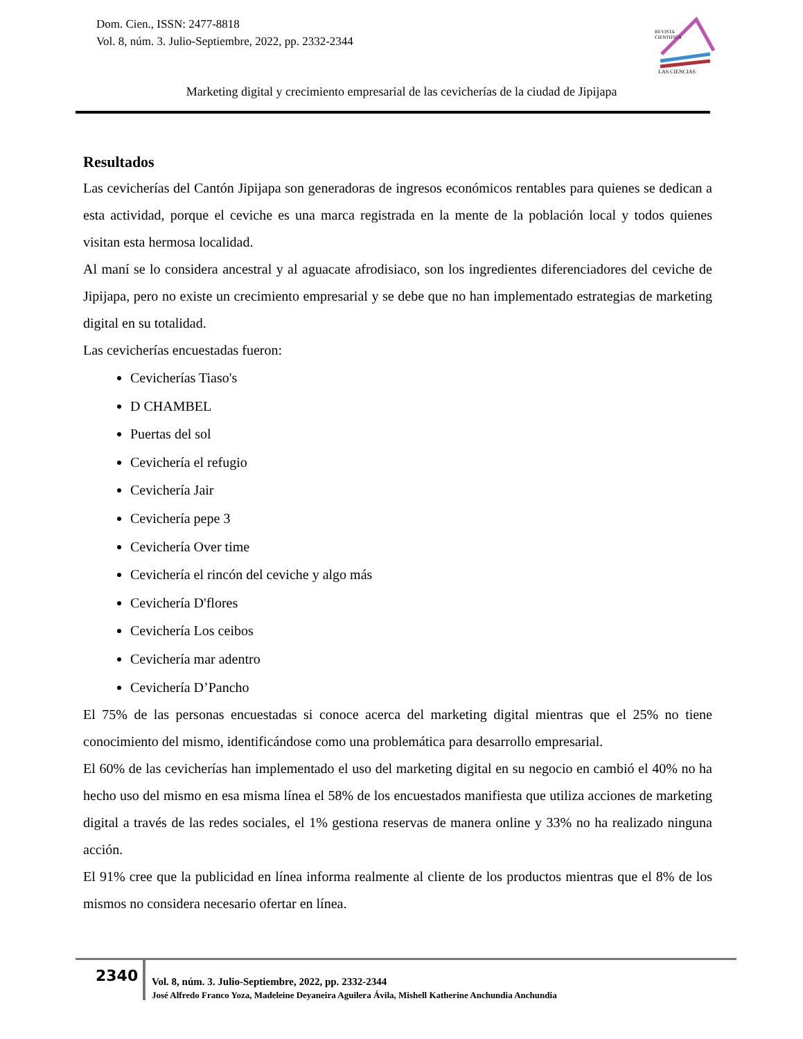Dom. Cien., ISSN: 2477-8818
Vol. 8, núm. 3. Julio-Septiembre, 2022, pp. 2332-2344
REVISTA
CIENTIFICA
LAS CIENCIAS
Marketing digital y crecimiento empresarial de las cevicherías de la ciudad de Jipijapa
Resultados
Las cevicherías del Cantón Jipijapa son generadoras de ingresos económicos rentables para quienes se dedican a esta actividad, porque el ceviche es una marca registrada en la mente de la población local y todos quienes visitan esta hermosa localidad.
Al maní se lo considera ancestral y al aguacate afrodisiaco, son los ingredientes diferenciadores del ceviche de Jipijapa, pero no existe un crecimiento empresarial y se debe que no han implementado estrategias de marketing digital en su totalidad.
Las cevicherías encuestadas fueron:
Cevicherías Tiaso's
D CHAMBEL
Puertas del sol
Cevichería el refugio
Cevichería Jair
Cevichería pepe 3
Cevichería Over time
Cevichería el rincón del ceviche y algo más
Cevichería D'flores
Cevichería Los ceibos
Cevichería mar adentro
Cevichería D’Pancho
El 75% de las personas encuestadas si conoce acerca del marketing digital mientras que el 25% no tiene conocimiento del mismo, identificándose como una problemática para desarrollo empresarial.
El 60% de las cevicherías han implementado el uso del marketing digital en su negocio en cambió el 40% no ha hecho uso del mismo en esa misma línea el 58% de los encuestados manifiesta que utiliza acciones de marketing digital a través de las redes sociales, el 1% gestiona reservas de manera online y 33% no ha realizado ninguna acción.
El 91% cree que la publicidad en línea informa realmente al cliente de los productos mientras que el 8% de los mismos no considera necesario ofertar en línea.
2340
Vol. 8, núm. 3. Julio-Septiembre, 2022, pp. 2332-2344
José Alfredo Franco Yoza, Madeleine Deyaneira Aguilera Ávila, Mishell Katherine Anchundia Anchundia